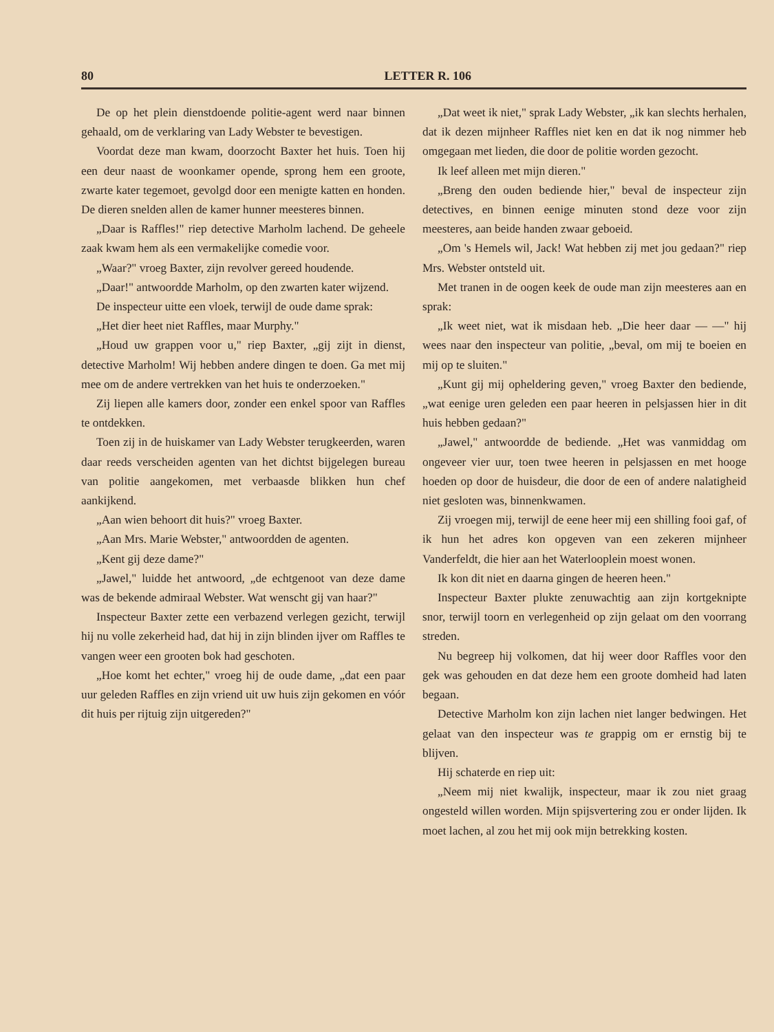80 LETTER R. 106
De op het plein dienstdoende politie-agent werd naar binnen gehaald, om de verklaring van Lady Webster te bevestigen.
Voordat deze man kwam, doorzocht Baxter het huis. Toen hij een deur naast de woonkamer opende, sprong hem een groote, zwarte kater tegemoet, gevolgd door een menigte katten en honden. De dieren snelden allen de kamer hunner meesteres binnen.
„Daar is Raffles!" riep detective Marholm lachend. De geheele zaak kwam hem als een vermakelijke comedie voor.
„Waar?" vroeg Baxter, zijn revolver gereed houdende.
„Daar!" antwoordde Marholm, op den zwarten kater wijzend.
De inspecteur uitte een vloek, terwijl de oude dame sprak:
„Het dier heet niet Raffles, maar Murphy."
„Houd uw grappen voor u," riep Baxter, „gij zijt in dienst, detective Marholm! Wij hebben andere dingen te doen. Ga met mij mee om de andere vertrekken van het huis te onderzoeken."
Zij liepen alle kamers door, zonder een enkel spoor van Raffles te ontdekken.
Toen zij in de huiskamer van Lady Webster terugkeerden, waren daar reeds verscheiden agenten van het dichtst bijgelegen bureau van politie aangekomen, met verbaasde blikken hun chef aankijkend.
„Aan wien behoort dit huis?" vroeg Baxter.
„Aan Mrs. Marie Webster," antwoordden de agenten.
„Kent gij deze dame?"
„Jawel," luidde het antwoord, „de echtgenoot van deze dame was de bekende admiraal Webster. Wat wenscht gij van haar?"
Inspecteur Baxter zette een verbazend verlegen gezicht, terwijl hij nu volle zekerheid had, dat hij in zijn blinden ijver om Raffles te vangen weer een grooten bok had geschoten.
„Hoe komt het echter," vroeg hij de oude dame, „dat een paar uur geleden Raffles en zijn vriend uit uw huis zijn gekomen en vóór dit huis per rijtuig zijn uitgereden?"
„Dat weet ik niet," sprak Lady Webster, „ik kan slechts herhalen, dat ik dezen mijnheer Raffles niet ken en dat ik nog nimmer heb omgegaan met lieden, die door de politie worden gezocht.
Ik leef alleen met mijn dieren."
„Breng den ouden bediende hier," beval de inspecteur zijn detectives, en binnen eenige minuten stond deze voor zijn meesteres, aan beide handen zwaar geboeid.
„Om 's Hemels wil, Jack! Wat hebben zij met jou gedaan?" riep Mrs. Webster ontsteld uit.
Met tranen in de oogen keek de oude man zijn meesteres aan en sprak:
„Ik weet niet, wat ik misdaan heb. „Die heer daar — —" hij wees naar den inspecteur van politie, „beval, om mij te boeien en mij op te sluiten."
„Kunt gij mij opheldering geven," vroeg Baxter den bediende, „wat eenige uren geleden een paar heeren in pelsjassen hier in dit huis hebben gedaan?"
„Jawel," antwoordde de bediende. „Het was vanmiddag om ongeveer vier uur, toen twee heeren in pelsjassen en met hooge hoeden op door de huisdeur, die door de een of andere nalatigheid niet gesloten was, binnenkwamen.
Zij vroegen mij, terwijl de eene heer mij een shilling fooi gaf, of ik hun het adres kon opgeven van een zekeren mijnheer Vanderfeldt, die hier aan het Waterlooplein moest wonen.
Ik kon dit niet en daarna gingen de heeren heen."
Inspecteur Baxter plukte zenuwachtig aan zijn kortgeknipte snor, terwijl toorn en verlegenheid op zijn gelaat om den voorrang streden.
Nu begreep hij volkomen, dat hij weer door Raffles voor den gek was gehouden en dat deze hem een groote domheid had laten begaan.
Detective Marholm kon zijn lachen niet langer bedwingen. Het gelaat van den inspecteur was te grappig om er ernstig bij te blijven.
Hij schaterde en riep uit:
„Neem mij niet kwalijk, inspecteur, maar ik zou niet graag ongesteld willen worden. Mijn spijsvertering zou er onder lijden. Ik moet lachen, al zou het mij ook mijn betrekking kosten.